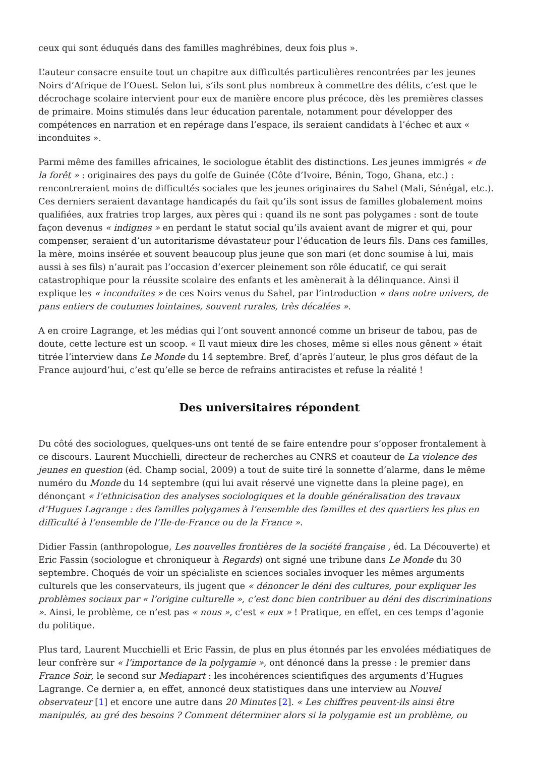ceux qui sont éduqués dans des familles maghrébines, deux fois plus ».
L’auteur consacre ensuite tout un chapitre aux difficultés particulières rencontrées par les jeunes Noirs d’Afrique de l’Ouest. Selon lui, s’ils sont plus nombreux à commettre des délits, c’est que le décrochage scolaire intervient pour eux de manière encore plus précoce, dès les premières classes de primaire. Moins stimulés dans leur éducation parentale, notamment pour développer des compétences en narration et en repérage dans l’espace, ils seraient candidats à l’échec et aux « inconduites ».
Parmi même des familles africaines, le sociologue établit des distinctions. Les jeunes immigrés « de la forêt » : originaires des pays du golfe de Guinée (Côte d’Ivoire, Bénin, Togo, Ghana, etc.) : rencontreraient moins de difficultés sociales que les jeunes originaires du Sahel (Mali, Sénégal, etc.). Ces derniers seraient davantage handicapés du fait qu’ils sont issus de familles globalement moins qualifiées, aux fratries trop larges, aux pères qui : quand ils ne sont pas polygames : sont de toute façon devenus « indignes » en perdant le statut social qu’ils avaient avant de migrer et qui, pour compenser, seraient d’un autoritarisme dévastateur pour l’éducation de leurs fils. Dans ces familles, la mère, moins insérée et souvent beaucoup plus jeune que son mari (et donc soumise à lui, mais aussi à ses fils) n’aurait pas l’occasion d’exercer pleinement son rôle éducatif, ce qui serait catastrophique pour la réussite scolaire des enfants et les amènerait à la délinquance. Ainsi il explique les « inconduites » de ces Noirs venus du Sahel, par l’introduction « dans notre univers, de pans entiers de coutumes lointaines, souvent rurales, très décalées ».
A en croire Lagrange, et les médias qui l’ont souvent annoncé comme un briseur de tabou, pas de doute, cette lecture est un scoop. « Il vaut mieux dire les choses, même si elles nous gênent » était titrée l’interview dans Le Monde du 14 septembre. Bref, d’après l’auteur, le plus gros défaut de la France aujourd’hui, c’est qu’elle se berce de refrains antiracistes et refuse la réalité !
Des universitaires répondent
Du côté des sociologues, quelques-uns ont tenté de se faire entendre pour s’opposer frontalement à ce discours. Laurent Mucchielli, directeur de recherches au CNRS et coauteur de La violence des jeunes en question (éd. Champ social, 2009) a tout de suite tiré la sonnette d’alarme, dans le même numéro du Monde du 14 septembre (qui lui avait réservé une vignette dans la pleine page), en dénonçant « l’ethnicisation des analyses sociologiques et la double généralisation des travaux d’Hugues Lagrange : des familles polygames à l’ensemble des familles et des quartiers les plus en difficulté à l’ensemble de l’Ile-de-France ou de la France ».
Didier Fassin (anthropologue, Les nouvelles frontières de la société française , éd. La Découverte) et Eric Fassin (sociologue et chroniqueur à Regards) ont signé une tribune dans Le Monde du 30 septembre. Choqués de voir un spécialiste en sciences sociales invoquer les mêmes arguments culturels que les conservateurs, ils jugent que « dénoncer le déni des cultures, pour expliquer les problèmes sociaux par « l’origine culturelle », c’est donc bien contribuer au déni des discriminations ». Ainsi, le problème, ce n’est pas « nous », c’est « eux » ! Pratique, en effet, en ces temps d’agonie du politique.
Plus tard, Laurent Mucchielli et Eric Fassin, de plus en plus étonnés par les envolées médiatiques de leur confrère sur « l’importance de la polygamie », ont dénoncé dans la presse : le premier dans France Soir, le second sur Mediapart : les incohérences scientifiques des arguments d’Hugues Lagrange. Ce dernier a, en effet, annoncé deux statistiques dans une interview au Nouvel observateur [1] et encore une autre dans 20 Minutes [2]. « Les chiffres peuvent-ils ainsi être manipulés, au gré des besoins ? Comment déterminer alors si la polygamie est un problème, ou